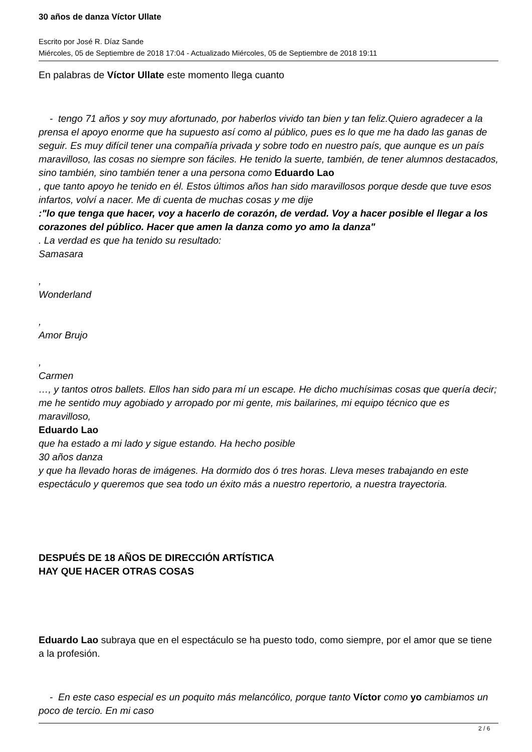30 años de danza Víctor Ullate
Escrito por José R. Díaz Sande
Miércoles, 05 de Septiembre de 2018 17:04 - Actualizado Miércoles, 05 de Septiembre de 2018 19:11
En palabras de Víctor Ullate este momento llega cuanto
- tengo 71 años y soy muy afortunado, por haberlos vivido tan bien y tan feliz.Quiero agradecer a la prensa el apoyo enorme que ha supuesto así como al público, pues es lo que me ha dado las ganas de seguir. Es muy difícil tener una compañía privada y sobre todo en nuestro país, que aunque es un país maravilloso, las cosas no siempre son fáciles. He tenido la suerte, también, de tener alumnos destacados, sino también, sino también tener a una persona como Eduardo Lao
, que tanto apoyo he tenido en él. Estos últimos años han sido maravillosos porque desde que tuve esos infartos, volví a nacer. Me di cuenta de muchas cosas y me dije
:"lo que tenga que hacer, voy a hacerlo de corazón, de verdad. Voy a hacer posible el llegar a los corazones del público. Hacer que amen la danza como yo amo la danza"
. La verdad es que ha tenido su resultado:
Samasara
,
Wonderland
,
Amor Brujo
,
Carmen
…, y tantos otros ballets. Ellos han sido para mí un escape. He dicho muchísimas cosas que quería decir; me he sentido muy agobiado y arropado por mi gente, mis bailarines, mi equipo técnico que es maravilloso,
Eduardo Lao
que ha estado a mi lado y sigue estando. Ha hecho posible
30 años danza
y que ha llevado horas de imágenes. Ha dormido dos ó tres horas. Lleva meses trabajando en este espectáculo y queremos que sea todo un éxito más a nuestro repertorio, a nuestra trayectoria.
DESPUÉS DE 18 AÑOS DE DIRECCIÓN ARTÍSTICA
HAY QUE HACER OTRAS COSAS
Eduardo Lao subraya que en el espectáculo se ha puesto todo, como siempre, por el amor que se tiene a la profesión.
- En este caso especial es un poquito más melancólico, porque tanto Víctor como yo cambiamos un poco de tercio. En mi caso
2 / 6